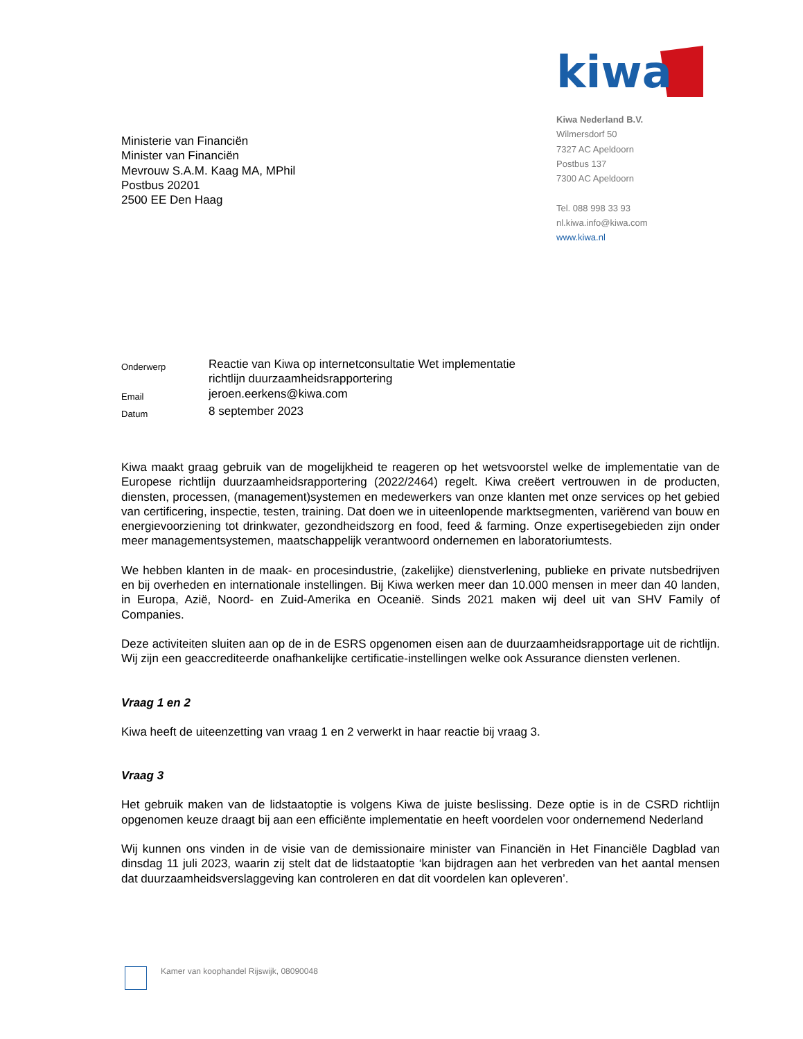kiwa
Kiwa Nederland B.V.
Wilmersdorf 50
7327 AC Apeldoorn
Postbus 137
7300 AC Apeldoorn
Tel. 088 998 33 93
nl.kiwa.info@kiwa.com
www.kiwa.nl
Ministerie van Financiën
Minister van Financiën
Mevrouw S.A.M. Kaag MA, MPhil
Postbus 20201
2500 EE Den Haag
| Onderwerp | Reactie van Kiwa op internetconsultatie Wet implementatie richtlijn duurzaamheidsrapportering |
| Email | jeroen.eerkens@kiwa.com |
| Datum | 8 september 2023 |
Kiwa maakt graag gebruik van de mogelijkheid te reageren op het wetsvoorstel welke de implementatie van de Europese richtlijn duurzaamheidsrapportering (2022/2464) regelt. Kiwa creëert vertrouwen in de producten, diensten, processen, (management)systemen en medewerkers van onze klanten met onze services op het gebied van certificering, inspectie, testen, training. Dat doen we in uiteenlopende marktsegmenten, variërend van bouw en energievoorziening tot drinkwater, gezondheidszorg en food, feed & farming. Onze expertisegebieden zijn onder meer managementsystemen, maatschappelijk verantwoord ondernemen en laboratoriumtests.
We hebben klanten in de maak- en procesindustrie, (zakelijke) dienstverlening, publieke en private nutsbedrijven en bij overheden en internationale instellingen. Bij Kiwa werken meer dan 10.000 mensen in meer dan 40 landen, in Europa, Azië, Noord- en Zuid-Amerika en Oceanië. Sinds 2021 maken wij deel uit van SHV Family of Companies.
Deze activiteiten sluiten aan op de in de ESRS opgenomen eisen aan de duurzaamheidsrapportage uit de richtlijn. Wij zijn een geaccrediteerde onafhankelijke certificatie-instellingen welke ook Assurance diensten verlenen.
Vraag 1 en 2
Kiwa heeft de uiteenzetting van vraag 1 en 2 verwerkt in haar reactie bij vraag 3.
Vraag 3
Het gebruik maken van de lidstaatoptie is volgens Kiwa de juiste beslissing. Deze optie is in de CSRD richtlijn opgenomen keuze draagt bij aan een efficiënte implementatie en heeft voordelen voor ondernemend Nederland
Wij kunnen ons vinden in de visie van de demissionaire minister van Financiën in Het Financiële Dagblad van dinsdag 11 juli 2023, waarin zij stelt dat de lidstaatoptie ‘kan bijdragen aan het verbreden van het aantal mensen dat duurzaamheidsverslaggeving kan controleren en dat dit voordelen kan opleveren’.
Kamer van koophandel Rijswijk, 08090048